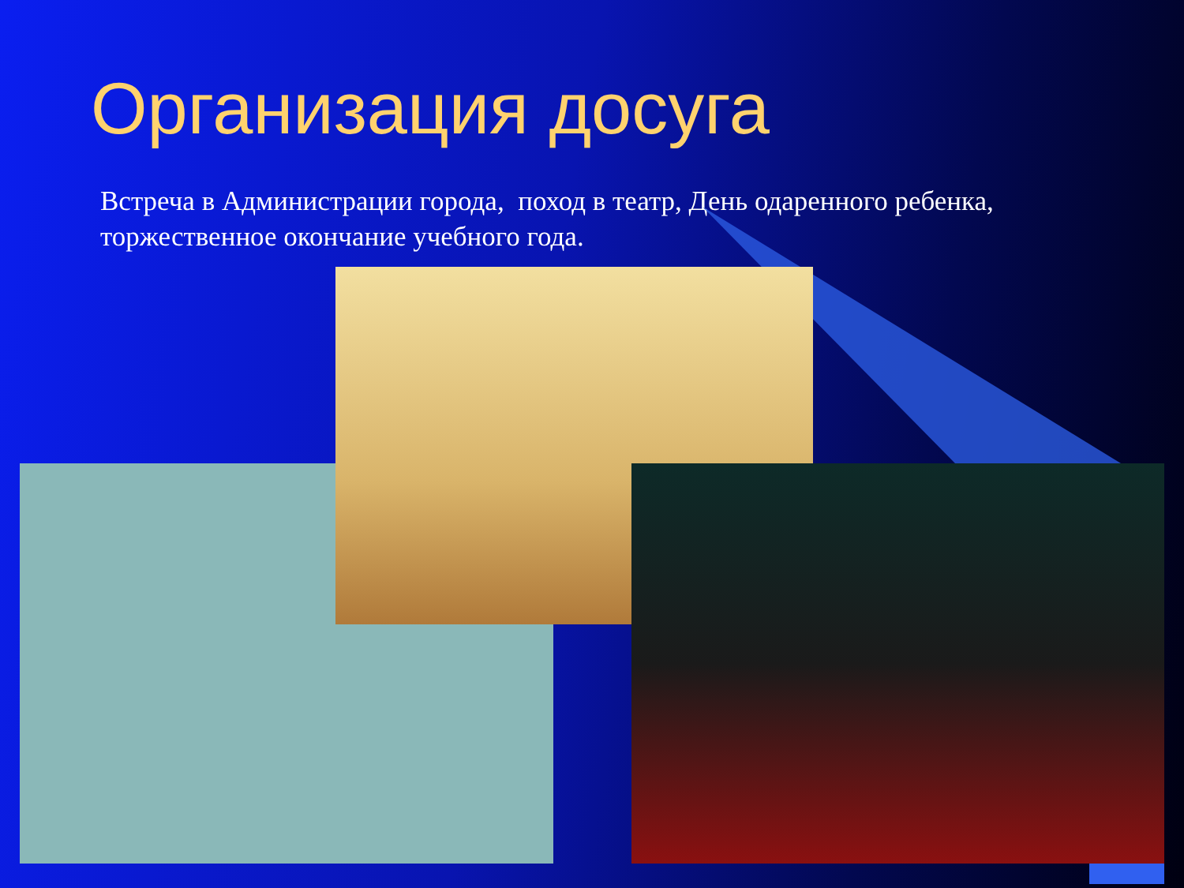Организация досуга
Встреча в Администрации города, поход в театр, День одаренного ребенка, торжественное окончание учебного года.